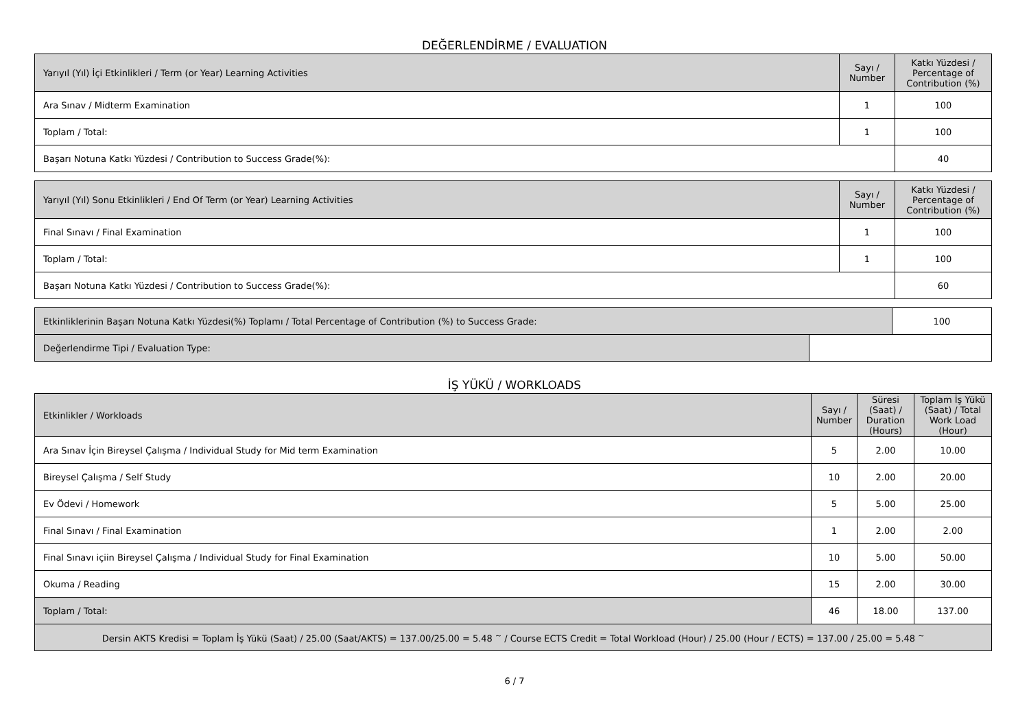DEĞERLENDİRME / EVALUATION
| Yarıyıl (Yıl) İçi Etkinlikleri / Term (or Year) Learning Activities | Sayı / Number | Katkı Yüzdesi / Percentage of Contribution (%) |
| --- | --- | --- |
| Ara Sınav / Midterm Examination | 1 | 100 |
| Toplam / Total: | 1 | 100 |
| Başarı Notuna Katkı Yüzdesi / Contribution to Success Grade(%): | | 40 |
| Yarıyıl (Yıl) Sonu Etkinlikleri / End Of Term (or Year) Learning Activities | Sayı / Number | Katkı Yüzdesi / Percentage of Contribution (%) |
| --- | --- | --- |
| Final Sınavı / Final Examination | 1 | 100 |
| Toplam / Total: | 1 | 100 |
| Başarı Notuna Katkı Yüzdesi / Contribution to Success Grade(%): | | 60 |
| Etkinliklerinin Başarı Notuna Katkı Yüzdesi(%) Toplamı / Total Percentage of Contribution (%) to Success Grade: | | 100 |
| Değerlendirme Tipi / Evaluation Type: | | |
İŞ YÜKÜ / WORKLOADS
| Etkinlikler / Workloads | Sayı / Number | Süresi (Saat) / Duration (Hours) | Toplam İş Yükü (Saat) / Total Work Load (Hour) |
| --- | --- | --- | --- |
| Ara Sınav İçin Bireysel Çalışma / Individual Study for Mid term Examination | 5 | 2.00 | 10.00 |
| Bireysel Çalışma / Self Study | 10 | 2.00 | 20.00 |
| Ev Ödevi / Homework | 5 | 5.00 | 25.00 |
| Final Sınavı / Final Examination | 1 | 2.00 | 2.00 |
| Final Sınavı içiin Bireysel Çalışma / Individual Study for Final Examination | 10 | 5.00 | 50.00 |
| Okuma / Reading | 15 | 2.00 | 30.00 |
| Toplam / Total: | 46 | 18.00 | 137.00 |
| Dersin AKTS Kredisi = Toplam İş Yükü (Saat) / 25.00 (Saat/AKTS) = 137.00/25.00 = 5.48 <sup>~</sup> / Course ECTS Credit = Total Workload (Hour) / 25.00 (Hour / ECTS) = 137.00 / 25.00 = 5.48 <sup>~</sup> | | | |
6 / 7